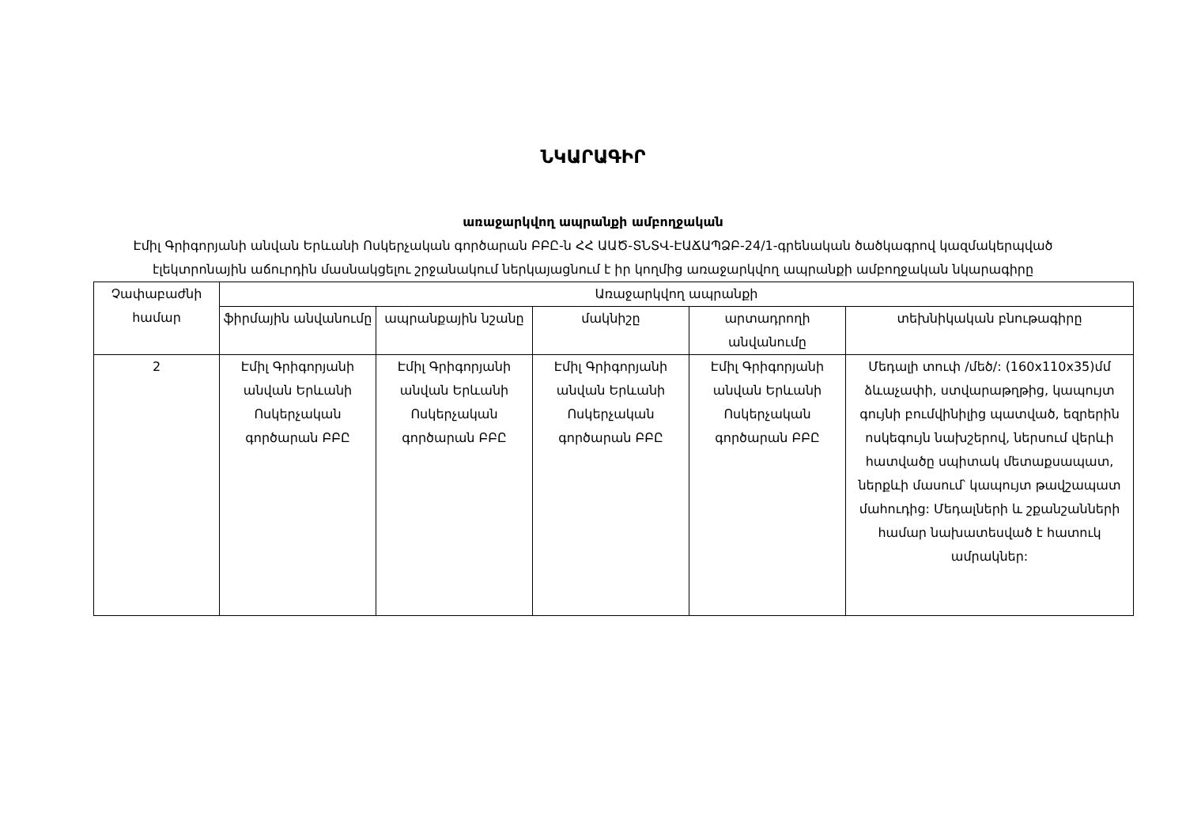ՆԿԱՐԱԳԻՐ
առաջարկվող ապրանքի ամբողջական
Էմիլ Գրիգորյանի անվան Երևանի Ոսկերչական գործարան ԲԲԸ-ն ՀՀ ԱԱԾ-ՏՆՏՎ-ԷԱՃԱՊՁԲ-24/1-գրենական ծածկագրով կազմակերպված էլեկտրոնային աճուրդին մասնակցելու շրջանակում ներկայացնում է իր կողմից առաջարկվող ապրանքի ամբողջական նկարագիրը
| Չափաբաժնի համար | Առաջարկվող ապրանքի | | | | |
| --- | --- | --- | --- | --- | --- |
| | ֆիրմային անվանումը | ապրանքային նշանը | մակնիշը | արտադրողի անվանումը | տեխնիկական բնութագիրը |
| 2 | Էմիլ Գրիգորյանի անվան Երևանի Ոսկերչական գործարան ԲԲԸ | Էմիլ Գրիգորյանի անվան Երևանի Ոսկերչական գործարան ԲԲԸ | Էմիլ Գրիգորյանի անվան Երևանի Ոսկերչական գործարան ԲԲԸ | Էմիլ Գրիգորյանի անվան Երևանի Ոսկերչական գործարան ԲԲԸ | Մեդալի տուփ /մեծ/: (160x110x35)մմ ձևաչափի, ստվարաթղթից, կապույտ գույնի բումվինիլից պատված, եզրերին ոսկեգույն նախշերով, ներսում վերևի հատվածը սպիտակ մետաքսապատ, ներքևի մասում՝ կապույտ թավշապատ մահուդից: Մեդալների և շքանշանների համար նախատեսված է հատուկ ամրակներ: |